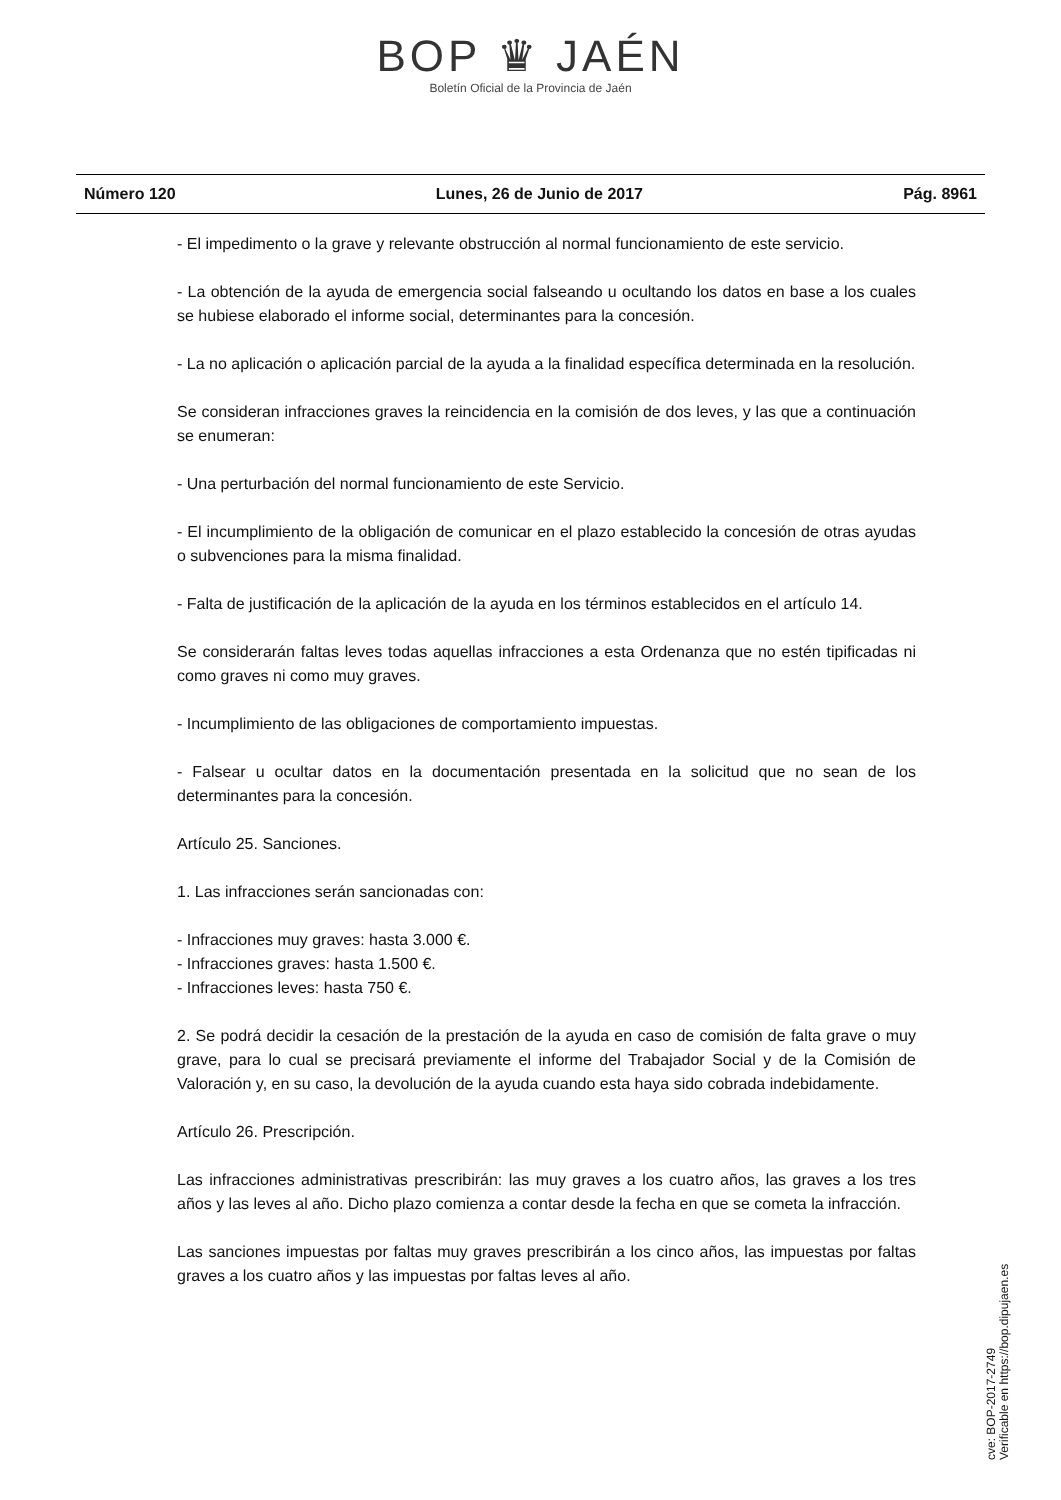BOP ♛ JAÉN
Boletín Oficial de la Provincia de Jaén
Número 120 Lunes, 26 de Junio de 2017 Pág. 8961
- El impedimento o la grave y relevante obstrucción al normal funcionamiento de este servicio.
- La obtención de la ayuda de emergencia social falseando u ocultando los datos en base a los cuales se hubiese elaborado el informe social, determinantes para la concesión.
- La no aplicación o aplicación parcial de la ayuda a la finalidad específica determinada en la resolución.
Se consideran infracciones graves la reincidencia en la comisión de dos leves, y las que a continuación se enumeran:
- Una perturbación del normal funcionamiento de este Servicio.
- El incumplimiento de la obligación de comunicar en el plazo establecido la concesión de otras ayudas o subvenciones para la misma finalidad.
- Falta de justificación de la aplicación de la ayuda en los términos establecidos en el artículo 14.
Se considerarán faltas leves todas aquellas infracciones a esta Ordenanza que no estén tipificadas ni como graves ni como muy graves.
- Incumplimiento de las obligaciones de comportamiento impuestas.
- Falsear u ocultar datos en la documentación presentada en la solicitud que no sean de los determinantes para la concesión.
Artículo 25. Sanciones.
1. Las infracciones serán sancionadas con:
- Infracciones muy graves: hasta 3.000 €.
- Infracciones graves: hasta 1.500 €.
- Infracciones leves: hasta 750 €.
2. Se podrá decidir la cesación de la prestación de la ayuda en caso de comisión de falta grave o muy grave, para lo cual se precisará previamente el informe del Trabajador Social y de la Comisión de Valoración y, en su caso, la devolución de la ayuda cuando esta haya sido cobrada indebidamente.
Artículo 26. Prescripción.
Las infracciones administrativas prescribirán: las muy graves a los cuatro años, las graves a los tres años y las leves al año. Dicho plazo comienza a contar desde la fecha en que se cometa la infracción.
Las sanciones impuestas por faltas muy graves prescribirán a los cinco años, las impuestas por faltas graves a los cuatro años y las impuestas por faltas leves al año.
cve: BOP-2017-2749
Verificable en https://bop.dipujaen.es